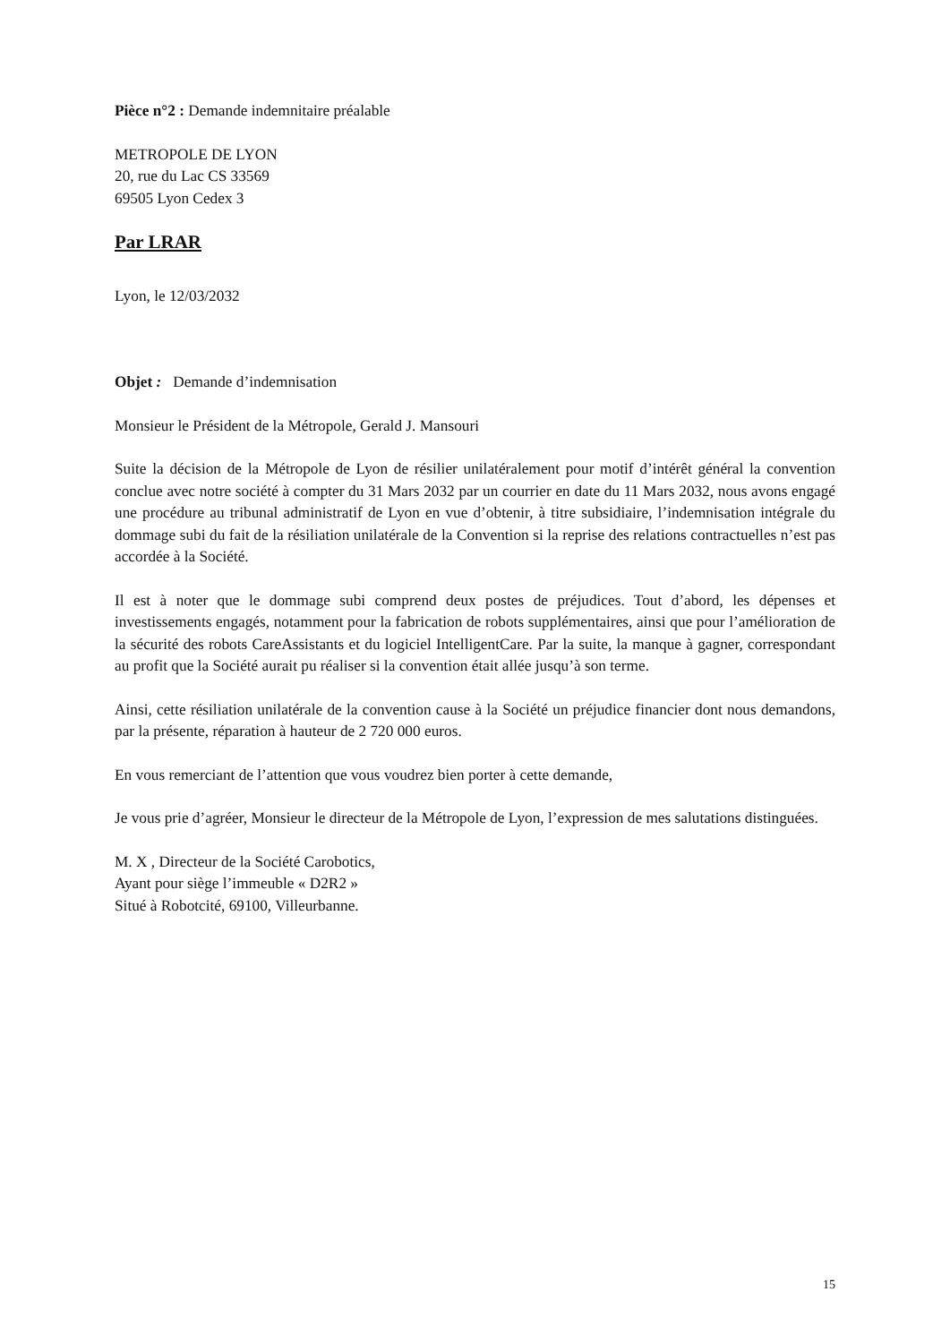Pièce n°2 : Demande indemnitaire préalable
METROPOLE DE LYON
20, rue du Lac CS 33569
69505 Lyon Cedex 3
Par LRAR
Lyon, le 12/03/2032
Objet : Demande d’indemnisation
Monsieur le Président de la Métropole, Gerald J. Mansouri
Suite la décision de la Métropole de Lyon de résilier unilatéralement pour motif d’intérêt général la convention conclue avec notre société à compter du 31 Mars 2032 par un courrier en date du 11 Mars 2032, nous avons engagé une procédure au tribunal administratif de Lyon en vue d’obtenir, à titre subsidiaire, l’indemnisation intégrale du dommage subi du fait de la résiliation unilatérale de la Convention si la reprise des relations contractuelles n’est pas accordée à la Société.
Il est à noter que le dommage subi comprend deux postes de préjudices. Tout d’abord, les dépenses et investissements engagés, notamment pour la fabrication de robots supplémentaires, ainsi que pour l’amélioration de la sécurité des robots CareAssistants et du logiciel IntelligentCare. Par la suite, la manque à gagner, correspondant au profit que la Société aurait pu réaliser si la convention était allée jusqu’à son terme.
Ainsi, cette résiliation unilatérale de la convention cause à la Société un préjudice financier dont nous demandons, par la présente, réparation à hauteur de 2 720 000 euros.
En vous remerciant de l’attention que vous voudrez bien porter à cette demande,
Je vous prie d’agréer, Monsieur le directeur de la Métropole de Lyon, l’expression de mes salutations distinguées.
M. X , Directeur de la Société Carobotics,
Ayant pour siège l’immeuble « D2R2 »
Situé à Robotcité, 69100, Villeurbanne.
15